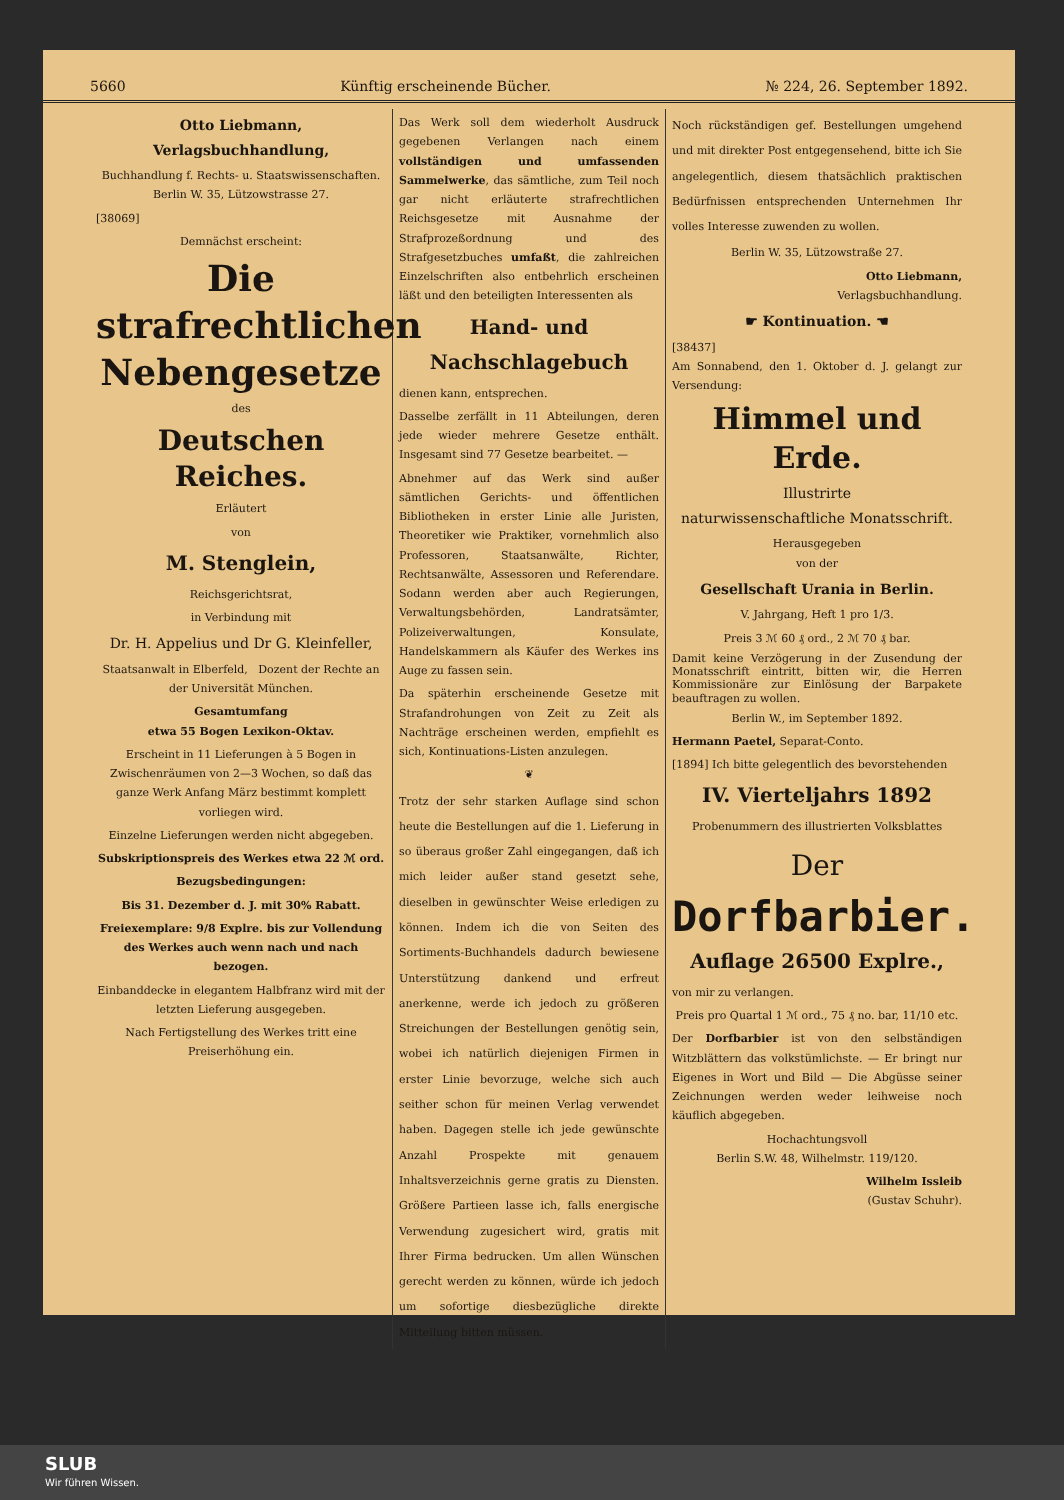5660 Künftig erscheinende Bücher. № 224, 26. September 1892.
Otto Liebmann, Verlagsbuchhandlung,
Buchhandlung f. Rechts- u. Staatswissenschaften.
Berlin W. 35, Lützowstrasse 27.
[38069]
Demnächst erscheint:
Die
strafrechtlichen
Nebengesetze
des
Deutschen Reiches.
Erläutert
von
M. Stenglein,
Reichsgerichtsrat,
in Verbindung mit
Dr. H. Appelius und Dr G. Kleinfeller,
Staatsanwalt in Elberfeld, Dozent der Rechte an der Universität München.
Gesamtumfang
etwa 55 Bogen Lexikon-Oktav.
Erscheint in 11 Lieferungen à 5 Bogen in Zwischenräumen von 2—3 Wochen, so daß das ganze Werk Anfang März bestimmt komplett vorliegen wird.
Einzelne Lieferungen werden nicht abgegeben.
Subskriptionspreis des Werkes etwa 22 ℳ ord.
Bezugsbedingungen:
Bis 31. Dezember d. J. mit 30% Rabatt.
Freiexemplare: 9/8 Explre. bis zur Vollendung des Werkes auch wenn nach und nach bezogen.
Einbanddecke in elegantem Halbfranz wird mit der letzten Lieferung ausgegeben.
Nach Fertigstellung des Werkes tritt eine Preiserhöhung ein.
Das Werk soll dem wiederholt Ausdruck gegebenen Verlangen nach einem vollständigen und umfassenden Sammelwerke, das sämtliche, zum Teil noch gar nicht erläuterte strafrechtlichen Reichsgesetze mit Ausnahme der Strafprozeßordnung und des Strafgesetzbuches umfaßt, die zahlreichen Einzelschriften also entbehrlich erscheinen läßt und den beteiligten Interessenten als
Hand- und Nachschlagebuch
dienen kann, entsprechen.
Dasselbe zerfällt in 11 Abteilungen, deren jede wieder mehrere Gesetze enthält. Insgesamt sind 77 Gesetze bearbeitet. —
Abnehmer auf das Werk sind außer sämtlichen Gerichts- und öffentlichen Bibliotheken in erster Linie alle Juristen, Theoretiker wie Praktiker, vornehmlich also Professoren, Staatsanwälte, Richter, Rechtsanwälte, Assessoren und Referendare. Sodann werden aber auch Regierungen, Verwaltungsbehörden, Landratsämter, Polizeiverwaltungen, Konsulate, Handelskammern als Käufer des Werkes ins Auge zu fassen sein.
Da späterhin erscheinende Gesetze mit Strafandrohungen von Zeit zu Zeit als Nachträge erscheinen werden, empfiehlt es sich, Kontinuations-Listen anzulegen.
❦
Trotz der sehr starken Auflage sind schon heute die Bestellungen auf die 1. Lieferung in so überaus großer Zahl eingegangen, daß ich mich leider außer stand gesetzt sehe, dieselben in gewünschter Weise erledigen zu können. Indem ich die von Seiten des Sortiments-Buchhandels dadurch bewiesene Unterstützung dankend und erfreut anerkenne, werde ich jedoch zu größeren Streichungen der Bestellungen genötig sein, wobei ich natürlich diejenigen Firmen in erster Linie bevorzuge, welche sich auch seither schon für meinen Verlag verwendet haben. Dagegen stelle ich jede gewünschte Anzahl Prospekte mit genauem Inhaltsverzeichnis gerne gratis zu Diensten. Größere Partieen lasse ich, falls energische Verwendung zugesichert wird, gratis mit Ihrer Firma bedrucken. Um allen Wünschen gerecht werden zu können, würde ich jedoch um sofortige diesbezügliche direkte Mitteilung bitten müssen.
Noch rückständigen gef. Bestellungen umgehend und mit direkter Post entgegensehend, bitte ich Sie angelegentlich, diesem thatsächlich praktischen Bedürfnissen entsprechenden Unternehmen Ihr volles Interesse zuwenden zu wollen.
Berlin W. 35, Lützowstraße 27.
Otto Liebmann,
Verlagsbuchhandlung.
☛ Kontinuation. ☚
[38437]
Am Sonnabend, den 1. Oktober d. J. gelangt zur Versendung:
Himmel und Erde.
Illustrirte
naturwissenschaftliche Monatsschrift.
Herausgegeben
von der
Gesellschaft Urania in Berlin.
V. Jahrgang, Heft 1 pro 1/3.
Preis 3 ℳ 60 ₰ ord., 2 ℳ 70 ₰ bar.
Damit keine Verzögerung in der Zusendung der Monatsschrift eintritt, bitten wir, die Herren Kommissionäre zur Einlösung der Barpakete beauftragen zu wollen.
Berlin W., im September 1892.
Hermann Paetel, Separat-Conto.
[1894] Ich bitte gelegentlich des bevorstehenden
IV. Vierteljahrs 1892
Probenummern des illustrierten Volksblattes
Der
Dorfbarbier.
Auflage 26500 Explre.,
von mir zu verlangen.
Preis pro Quartal 1 ℳ ord., 75 ₰ no. bar, 11/10 etc.
Der Dorfbarbier ist von den selbständigen Witzblättern das volkstümlichste. — Er bringt nur Eigenes in Wort und Bild — Die Abgüsse seiner Zeichnungen werden weder leihweise noch käuflich abgegeben.
Hochachtungsvoll
Berlin S.W. 48, Wilhelmstr. 119/120.
Wilhelm Issleib
(Gustav Schuhr).
SLUB
Wir führen Wissen.